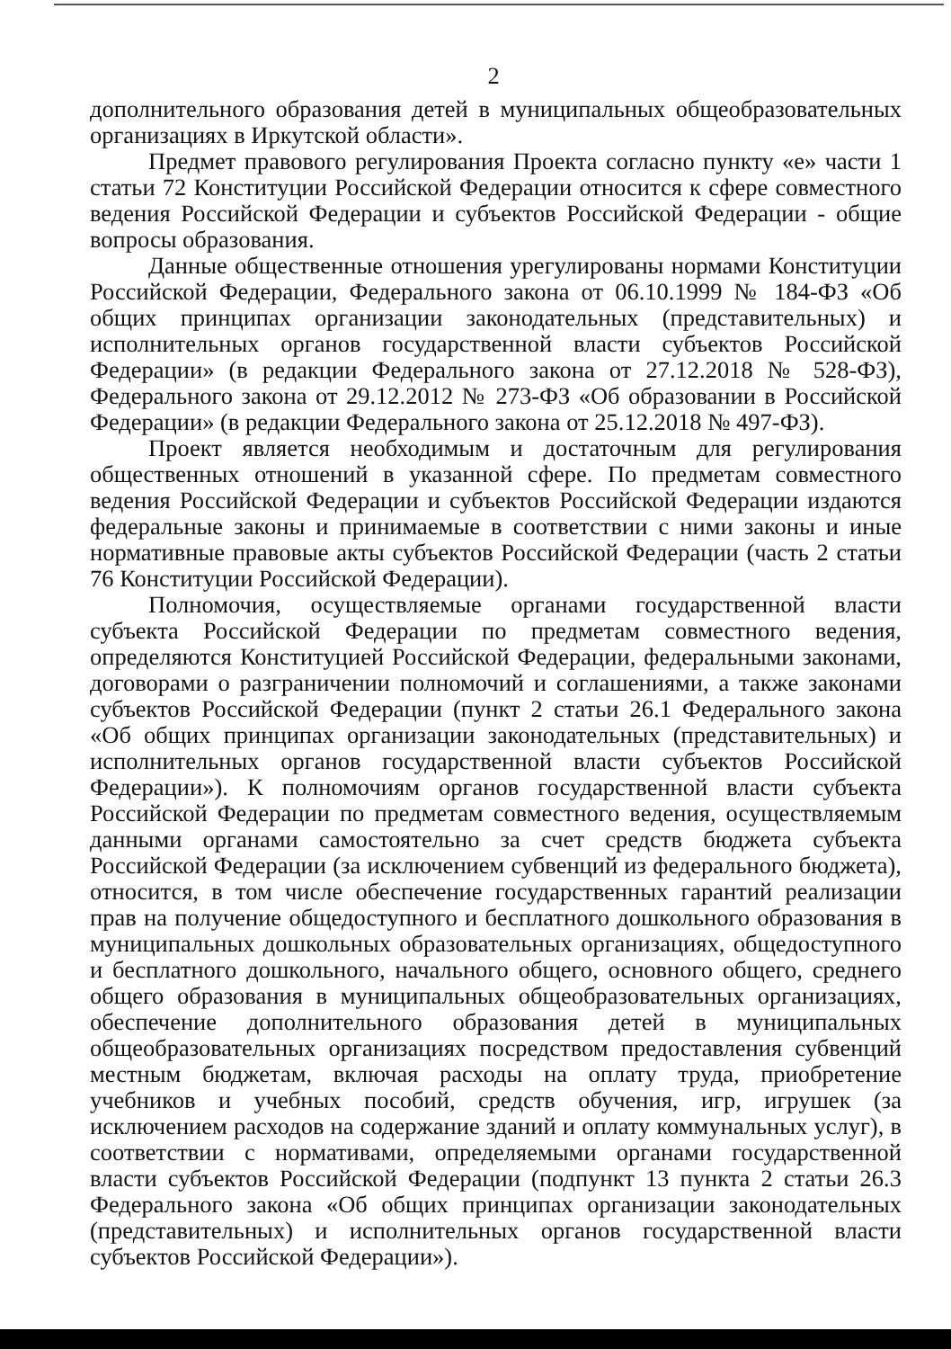2
дополнительного образования детей в муниципальных общеобразовательных организациях в Иркутской области».
Предмет правового регулирования Проекта согласно пункту «е» части 1 статьи 72 Конституции Российской Федерации относится к сфере совместного ведения Российской Федерации и субъектов Российской Федерации - общие вопросы образования.
Данные общественные отношения урегулированы нормами Конституции Российской Федерации, Федерального закона от 06.10.1999 № 184-ФЗ «Об общих принципах организации законодательных (представительных) и исполнительных органов государственной власти субъектов Российской Федерации» (в редакции Федерального закона от 27.12.2018 № 528-ФЗ), Федерального закона от 29.12.2012 № 273-ФЗ «Об образовании в Российской Федерации» (в редакции Федерального закона от 25.12.2018 № 497-ФЗ).
Проект является необходимым и достаточным для регулирования общественных отношений в указанной сфере. По предметам совместного ведения Российской Федерации и субъектов Российской Федерации издаются федеральные законы и принимаемые в соответствии с ними законы и иные нормативные правовые акты субъектов Российской Федерации (часть 2 статьи 76 Конституции Российской Федерации).
Полномочия, осуществляемые органами государственной власти субъекта Российской Федерации по предметам совместного ведения, определяются Конституцией Российской Федерации, федеральными законами, договорами о разграничении полномочий и соглашениями, а также законами субъектов Российской Федерации (пункт 2 статьи 26.1 Федерального закона «Об общих принципах организации законодательных (представительных) и исполнительных органов государственной власти субъектов Российской Федерации»). К полномочиям органов государственной власти субъекта Российской Федерации по предметам совместного ведения, осуществляемым данными органами самостоятельно за счет средств бюджета субъекта Российской Федерации (за исключением субвенций из федерального бюджета), относится, в том числе обеспечение государственных гарантий реализации прав на получение общедоступного и бесплатного дошкольного образования в муниципальных дошкольных образовательных организациях, общедоступного и бесплатного дошкольного, начального общего, основного общего, среднего общего образования в муниципальных общеобразовательных организациях, обеспечение дополнительного образования детей в муниципальных общеобразовательных организациях посредством предоставления субвенций местным бюджетам, включая расходы на оплату труда, приобретение учебников и учебных пособий, средств обучения, игр, игрушек (за исключением расходов на содержание зданий и оплату коммунальных услуг), в соответствии с нормативами, определяемыми органами государственной власти субъектов Российской Федерации (подпункт 13 пункта 2 статьи 26.3 Федерального закона «Об общих принципах организации законодательных (представительных) и исполнительных органов государственной власти субъектов Российской Федерации»).